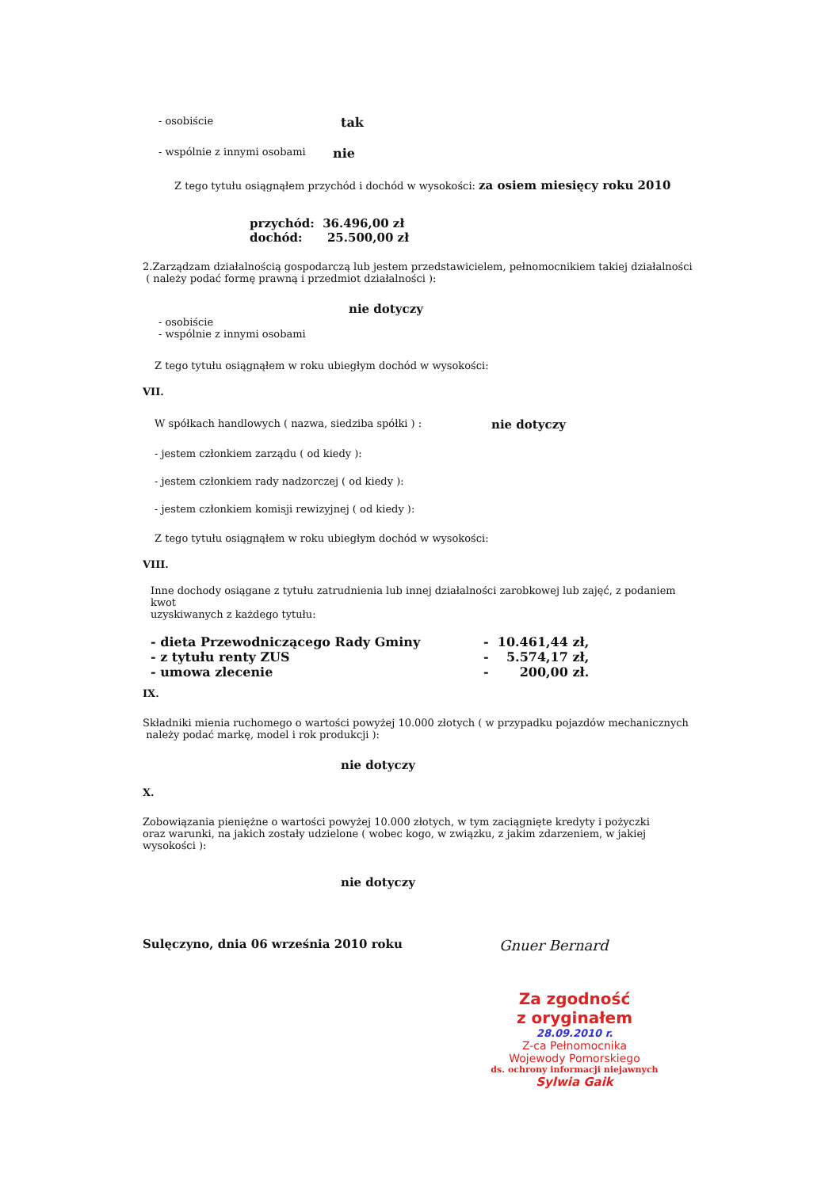- osobiście tak
- wspólnie z innymi osobami nie
Z tego tytułu osiągnąłem przychód i dochód w wysokości: za osiem miesięcy roku 2010
przychód: 36.496,00 zł
dochód: 25.500,00 zł
2.Zarządzam działalnością gospodarczą lub jestem przedstawicielem, pełnomocnikiem takiej działalności
( należy podać formę prawną i przedmiot działalności ):
nie dotyczy
- osobiście
- wspólnie z innymi osobami
Z tego tytułu osiągnąłem w roku ubiegłym dochód w wysokości:
VII.
W spółkach handlowych ( nazwa, siedziba spółki ) : nie dotyczy
- jestem członkiem zarządu ( od kiedy ):
- jestem członkiem rady nadzorczej ( od kiedy ):
- jestem członkiem komisji rewizyjnej ( od kiedy ):
Z tego tytułu osiągnąłem w roku ubiegłym dochód w wysokości:
VIII.
Inne dochody osiągane z tytułu zatrudnienia lub innej działalności zarobkowej lub zajęć, z podaniem kwot
uzyskiwanych z każdego tytułu:
- dieta Przewodniczącego Rady Gminy - 10.461,44 zł,
- z tytułu renty ZUS - 5.574,17 zł,
- umowa zlecenie - 200,00 zł.
IX.
Składniki mienia ruchomego o wartości powyżej 10.000 złotych ( w przypadku pojazdów mechanicznych
należy podać markę, model i rok produkcji ):
nie dotyczy
X.
Zobowiązania pieniężne o wartości powyżej 10.000 złotych, w tym zaciągnięte kredyty i pożyczki
oraz warunki, na jakich zostały udzielone ( wobec kogo, w związku, z jakim zdarzeniem, w jakiej
wysokości ):
nie dotyczy
Sulęczyno, dnia 06 września 2010 roku Gnuer Bernard
Za zgodność
z oryginałem
28.09.2010 r.
Z-ca Pełnomocnika
Wojewody Pomorskiego
ds. ochrony informacji niejawnych
Sylwia Gaik